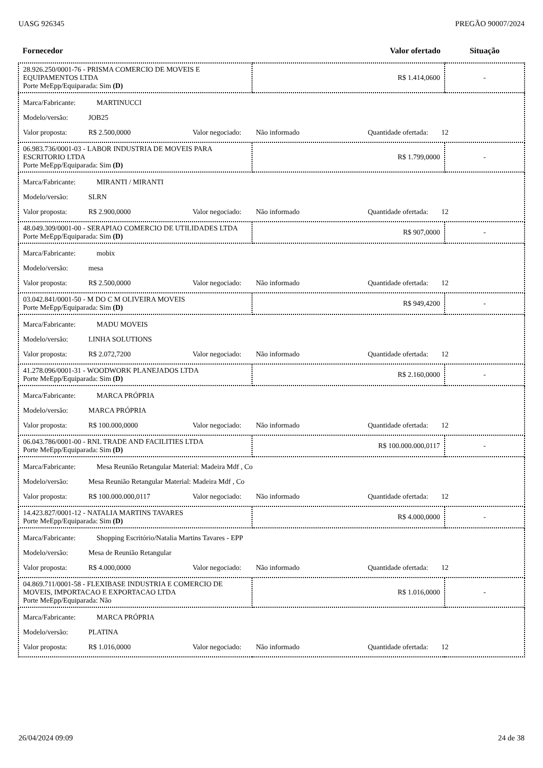UASG 926345 PREGÃO 90007/2024
| Fornecedor | Valor ofertado | Situação |
| --- | --- | --- |
| 28.926.250/0001-76 - PRISMA COMERCIO DE MOVEIS E EQUIPAMENTOS LTDA Porte MeEpp/Equiparada: Sim (D) | R$ 1.414,0600 | - |
| Marca/Fabricante: MARTINUCCI Modelo/versão: JOB25 Valor proposta: R$ 2.500,0000 Valor negociado: Não informado Quantidade ofertada: 12 | | |
| 06.983.736/0001-03 - LABOR INDUSTRIA DE MOVEIS PARA ESCRITORIO LTDA Porte MeEpp/Equiparada: Sim (D) | R$ 1.799,0000 | - |
| Marca/Fabricante: MIRANTI / MIRANTI Modelo/versão: SLRN Valor proposta: R$ 2.900,0000 Valor negociado: Não informado Quantidade ofertada: 12 | | |
| 48.049.309/0001-00 - SERAPIAO COMERCIO DE UTILIDADES LTDA Porte MeEpp/Equiparada: Sim (D) | R$ 907,0000 | - |
| Marca/Fabricante: mobix Modelo/versão: mesa Valor proposta: R$ 2.500,0000 Valor negociado: Não informado Quantidade ofertada: 12 | | |
| 03.042.841/0001-50 - M DO C M OLIVEIRA MOVEIS Porte MeEpp/Equiparada: Sim (D) | R$ 949,4200 | - |
| Marca/Fabricante: MADU MOVEIS Modelo/versão: LINHA SOLUTIONS Valor proposta: R$ 2.072,7200 Valor negociado: Não informado Quantidade ofertada: 12 | | |
| 41.278.096/0001-31 - WOODWORK PLANEJADOS LTDA Porte MeEpp/Equiparada: Sim (D) | R$ 2.160,0000 | - |
| Marca/Fabricante: MARCA PRÓPRIA Modelo/versão: MARCA PRÓPRIA Valor proposta: R$ 100.000,0000 Valor negociado: Não informado Quantidade ofertada: 12 | | |
| 06.043.786/0001-00 - RNL TRADE AND FACILITIES LTDA Porte MeEpp/Equiparada: Sim (D) | R$ 100.000.000,0117 | - |
| Marca/Fabricante: Mesa Reunião Retangular Material: Madeira Mdf , Co Modelo/versão: Mesa Reunião Retangular Material: Madeira Mdf , Co Valor proposta: R$ 100.000.000,0117 Valor negociado: Não informado Quantidade ofertada: 12 | | |
| 14.423.827/0001-12 - NATALIA MARTINS TAVARES Porte MeEpp/Equiparada: Sim (D) | R$ 4.000,0000 | - |
| Marca/Fabricante: Shopping Escritório/Natalia Martins Tavares - EPP Modelo/versão: Mesa de Reunião Retangular Valor proposta: R$ 4.000,0000 Valor negociado: Não informado Quantidade ofertada: 12 | | |
| 04.869.711/0001-58 - FLEXIBASE INDUSTRIA E COMERCIO DE MOVEIS, IMPORTACAO E EXPORTACAO LTDA Porte MeEpp/Equiparada: Não | R$ 1.016,0000 | - |
| Marca/Fabricante: MARCA PRÓPRIA Modelo/versão: PLATINA Valor proposta: R$ 1.016,0000 Valor negociado: Não informado Quantidade ofertada: 12 | | |
26/04/2024 09:09 24 de 38